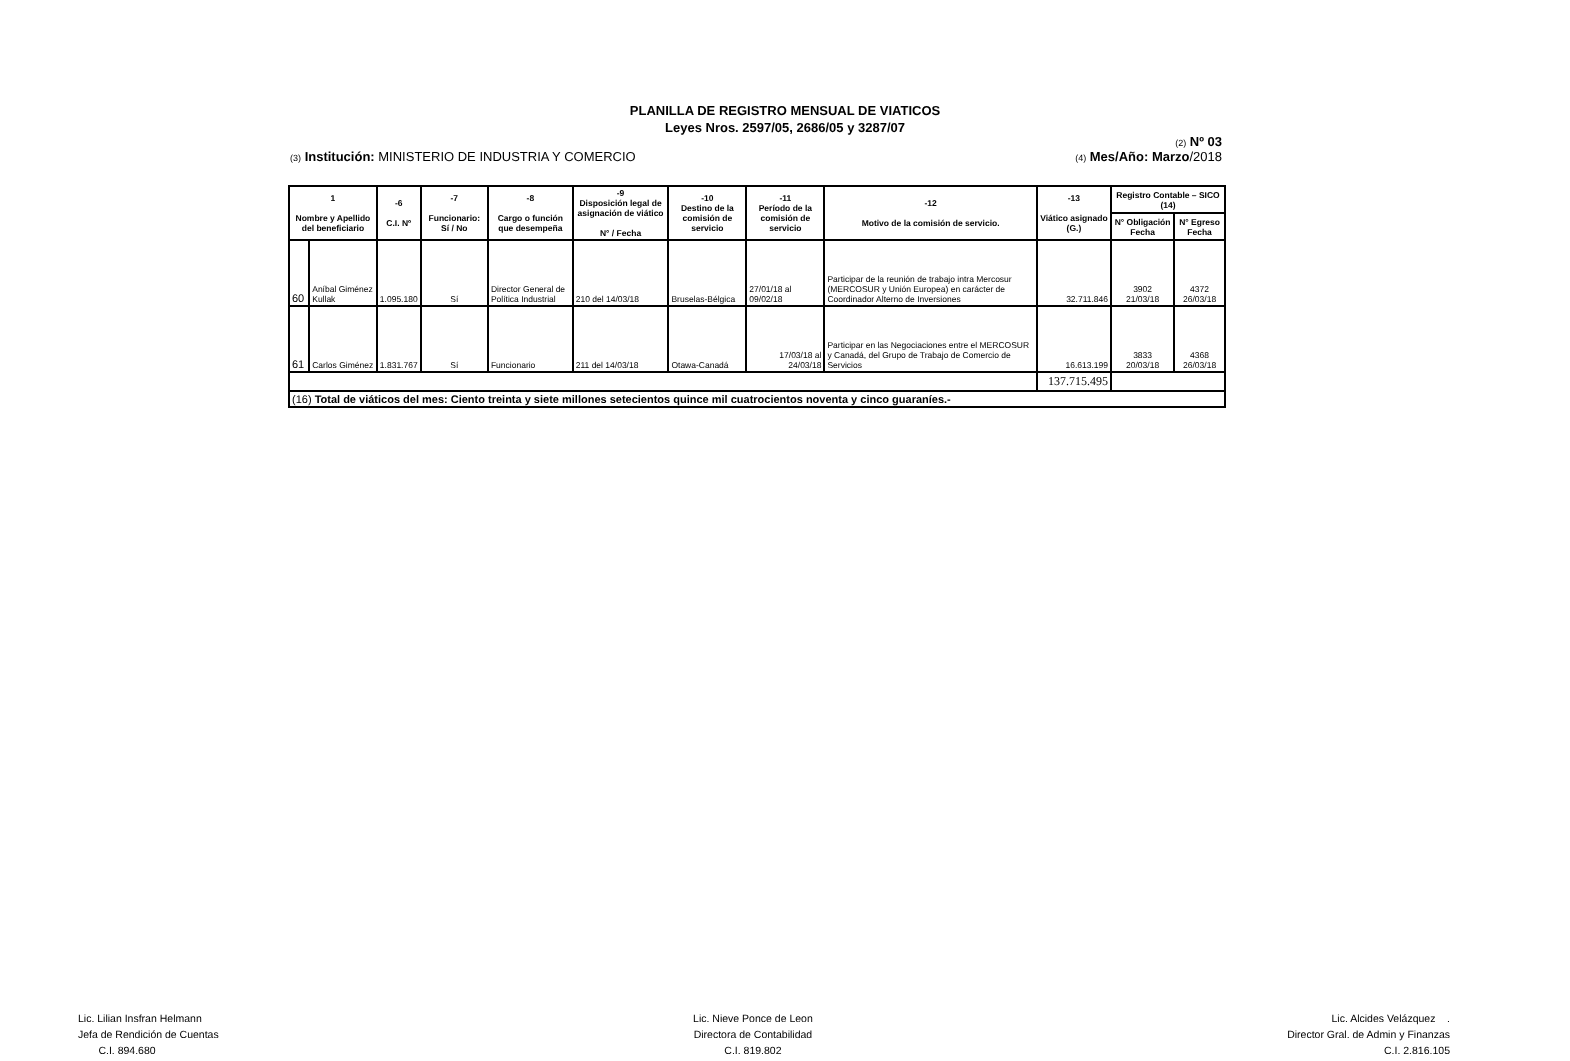PLANILLA DE REGISTRO MENSUAL DE VIATICOS
Leyes Nros. 2597/05, 2686/05 y 3287/07
(2) Nº 03
(3) Institución: MINISTERIO DE INDUSTRIA Y COMERCIO (4) Mes/Año: Marzo/2018
| 1 Nombre y Apellido del beneficiario | | -6 C.I. Nº | -7 Funcionario: Sí / No | -8 Cargo o función que desempeña | -9 Disposición legal de asignación de viático N° / Fecha | -10 Destino de la comisión de servicio | -11 Período de la comisión de servicio | -12 Motivo de la comisión de servicio. | -13 Viático asignado (G.) | Registro Contable – SICO (14) | |
| --- | --- | --- | --- | --- | --- | --- | --- | --- | --- | --- | --- |
| | | | | | | | | | | N° Obligación Fecha | N° Egreso Fecha |
| 60 | Aníbal Giménez Kullak | 1.095.180 | Sí | Director General de Política Industrial | 210 del 14/03/18 | Bruselas-Bélgica | 27/01/18 al 09/02/18 | Participar de la reunión de trabajo intra Mercosur (MERCOSUR y Unión Europea) en carácter de Coordinador Alterno de Inversiones | 32.711.846 | 3902 21/03/18 | 4372 26/03/18 |
| 61 | Carlos Giménez | 1.831.767 | Sí | Funcionario | 211 del 14/03/18 | Otawa-Canadá | 17/03/18 al 24/03/18 | Participar en las Negociaciones entre el MERCOSUR y Canadá, del Grupo de Trabajo de Comercio de Servicios | 16.613.199 | 3833 20/03/18 | 4368 26/03/18 |
| | | | | | | | | | 137.715.495 | | |
| (16) Total de viáticos del mes: Ciento treinta y siete millones setecientos quince mil cuatrocientos noventa y cinco guaraníes.- | | | | | | | | | | | |
Lic. Lilian Insfran Helmann
Jefa de Rendición de Cuentas
C.I. 894.680
Lic. Nieve Ponce de Leon
Directora de Contabilidad
C.I. 819.802
Lic. Alcides Velázquez .
Director Gral. de Admin y Finanzas
C.I. 2.816.105